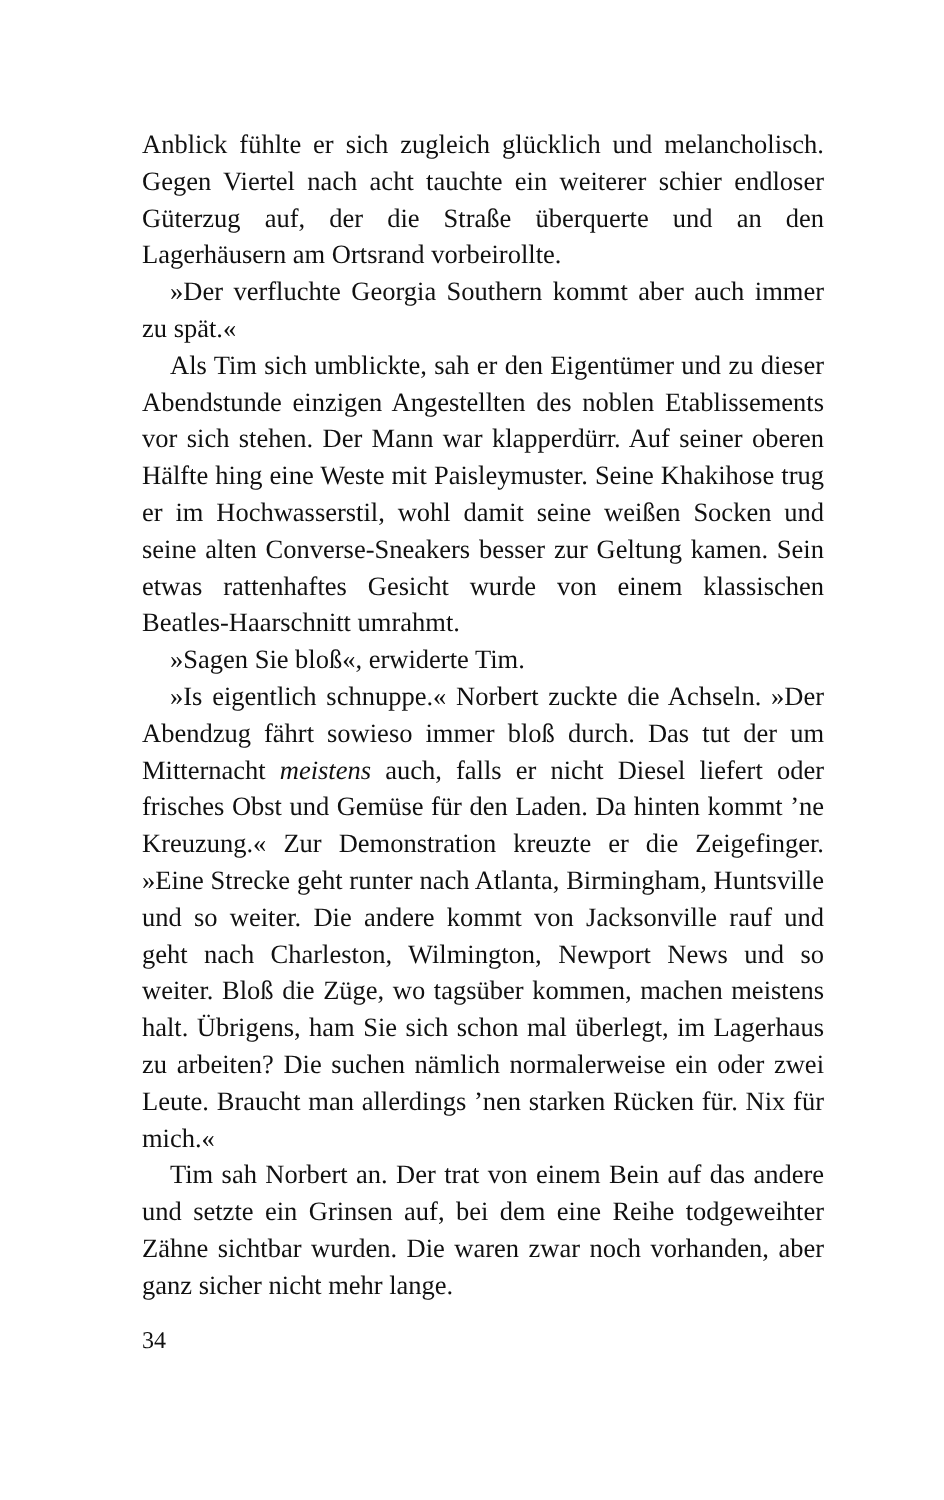Anblick fühlte er sich zugleich glücklich und melancholisch. Gegen Viertel nach acht tauchte ein weiterer schier endloser Güterzug auf, der die Straße überquerte und an den Lagerhäusern am Ortsrand vorbeirollte.
»Der verfluchte Georgia Southern kommt aber auch immer zu spät.«
Als Tim sich umblickte, sah er den Eigentümer und zu dieser Abendstunde einzigen Angestellten des noblen Etablissements vor sich stehen. Der Mann war klapperdürr. Auf seiner oberen Hälfte hing eine Weste mit Paisleymuster. Seine Khakihose trug er im Hochwasserstil, wohl damit seine weißen Socken und seine alten Converse-Sneakers besser zur Geltung kamen. Sein etwas rattenhaftes Gesicht wurde von einem klassischen Beatles-Haarschnitt umrahmt.
»Sagen Sie bloß«, erwiderte Tim.
»Is eigentlich schnuppe.« Norbert zuckte die Achseln. »Der Abendzug fährt sowieso immer bloß durch. Das tut der um Mitternacht meistens auch, falls er nicht Diesel liefert oder frisches Obst und Gemüse für den Laden. Da hinten kommt ’ne Kreuzung.« Zur Demonstration kreuzte er die Zeigefinger. »Eine Strecke geht runter nach Atlanta, Birmingham, Huntsville und so weiter. Die andere kommt von Jacksonville rauf und geht nach Charleston, Wilmington, Newport News und so weiter. Bloß die Züge, wo tagsüber kommen, machen meistens halt. Übrigens, ham Sie sich schon mal überlegt, im Lagerhaus zu arbeiten? Die suchen nämlich normalerweise ein oder zwei Leute. Braucht man allerdings ’nen starken Rücken für. Nix für mich.«
Tim sah Norbert an. Der trat von einem Bein auf das andere und setzte ein Grinsen auf, bei dem eine Reihe todgeweihter Zähne sichtbar wurden. Die waren zwar noch vorhanden, aber ganz sicher nicht mehr lange.
34